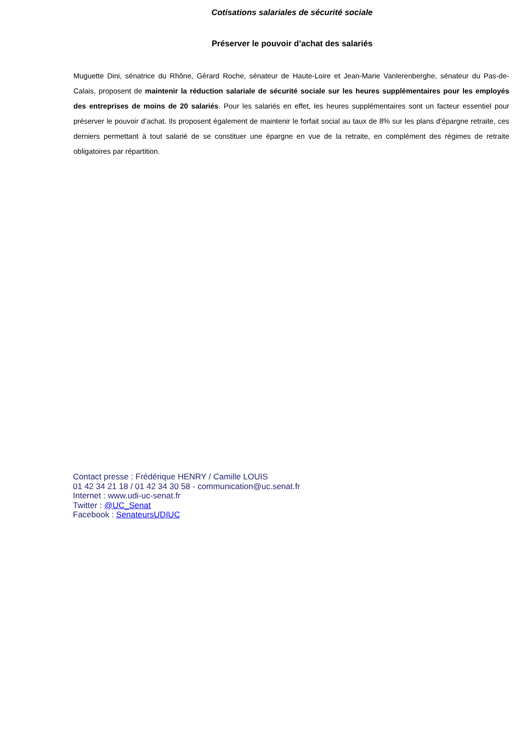Cotisations salariales de sécurité sociale
Préserver le pouvoir d’achat des salariés
Muguette Dini, sénatrice du Rhône, Gérard Roche, sénateur de Haute-Loire et Jean-Marie Vanlerenberghe, sénateur du Pas-de-Calais, proposent de maintenir la réduction salariale de sécurité sociale sur les heures supplémentaires pour les employés des entreprises de moins de 20 salariés. Pour les salariés en effet, les heures supplémentaires sont un facteur essentiel pour préserver le pouvoir d’achat. Ils proposent également de maintenir le forfait social au taux de 8% sur les plans d'épargne retraite, ces derniers permettant à tout salarié de se constituer une épargne en vue de la retraite, en complément des régimes de retraite obligatoires par répartition.
Contact presse : Frédérique HENRY / Camille LOUIS
01 42 34 21 18 / 01 42 34 30 58 - communication@uc.senat.fr
Internet : www.udi-uc-senat.fr
Twitter : @UC_Senat
Facebook : SenateursUDIUC